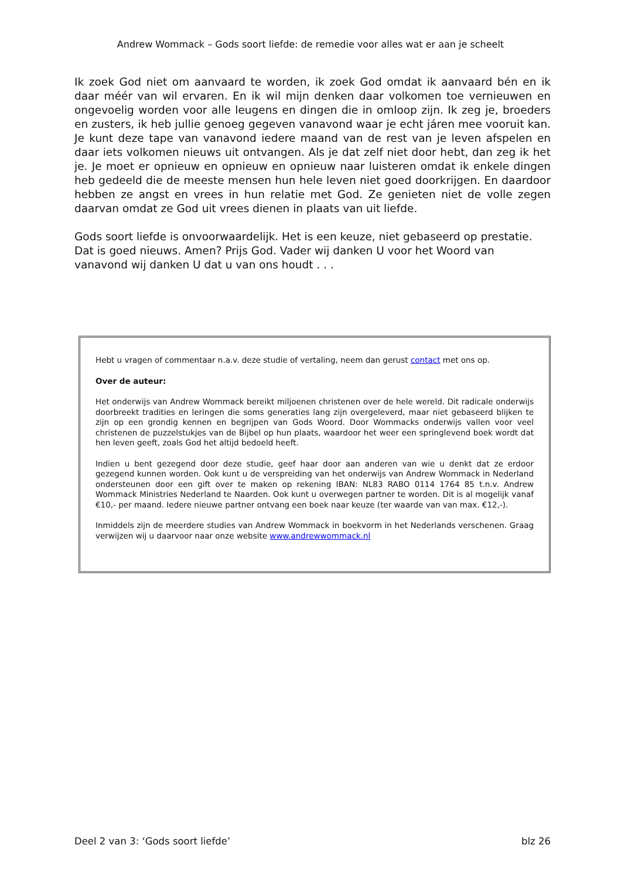Andrew Wommack – Gods soort liefde: de remedie voor alles wat er aan je scheelt
Ik zoek God niet om aanvaard te worden, ik zoek God omdat ik aanvaard bén en ik daar méér van wil ervaren. En ik wil mijn denken daar volkomen toe vernieuwen en ongevoelig worden voor alle leugens en dingen die in omloop zijn. Ik zeg je, broeders en zusters, ik heb jullie genoeg gegeven vanavond waar je echt járen mee vooruit kan. Je kunt deze tape van vanavond iedere maand van de rest van je leven afspelen en daar iets volkomen nieuws uit ontvangen. Als je dat zelf niet door hebt, dan zeg ik het je. Je moet er opnieuw en opnieuw en opnieuw naar luisteren omdat ik enkele dingen heb gedeeld die de meeste mensen hun hele leven niet goed doorkrijgen. En daardoor hebben ze angst en vrees in hun relatie met God. Ze genieten niet de volle zegen daarvan omdat ze God uit vrees dienen in plaats van uit liefde.
Gods soort liefde is onvoorwaardelijk. Het is een keuze, niet gebaseerd op prestatie. Dat is goed nieuws. Amen? Prijs God. Vader wij danken U voor het Woord van vanavond wij danken U dat u van ons houdt . . .
Hebt u vragen of commentaar n.a.v. deze studie of vertaling, neem dan gerust contact met ons op.
Over de auteur:
Het onderwijs van Andrew Wommack bereikt miljoenen christenen over de hele wereld. Dit radicale onderwijs doorbreekt tradities en leringen die soms generaties lang zijn overgeleverd, maar niet gebaseerd blijken te zijn op een grondig kennen en begrijpen van Gods Woord. Door Wommacks onderwijs vallen voor veel christenen de puzzelstukjes van de Bijbel op hun plaats, waardoor het weer een springlevend boek wordt dat hen leven geeft, zoals God het altijd bedoeld heeft.
Indien u bent gezegend door deze studie, geef haar door aan anderen van wie u denkt dat ze erdoor gezegend kunnen worden. Ook kunt u de verspreiding van het onderwijs van Andrew Wommack in Nederland ondersteunen door een gift over te maken op rekening IBAN: NL83 RABO 0114 1764 85 t.n.v. Andrew Wommack Ministries Nederland te Naarden. Ook kunt u overwegen partner te worden. Dit is al mogelijk vanaf €10,- per maand. Iedere nieuwe partner ontvang een boek naar keuze (ter waarde van van max. €12,-).
Inmiddels zijn de meerdere studies van Andrew Wommack in boekvorm in het Nederlands verschenen. Graag verwijzen wij u daarvoor naar onze website www.andrewwommack.nl
Deel 2 van 3: ‘Gods soort liefde’ blz 26